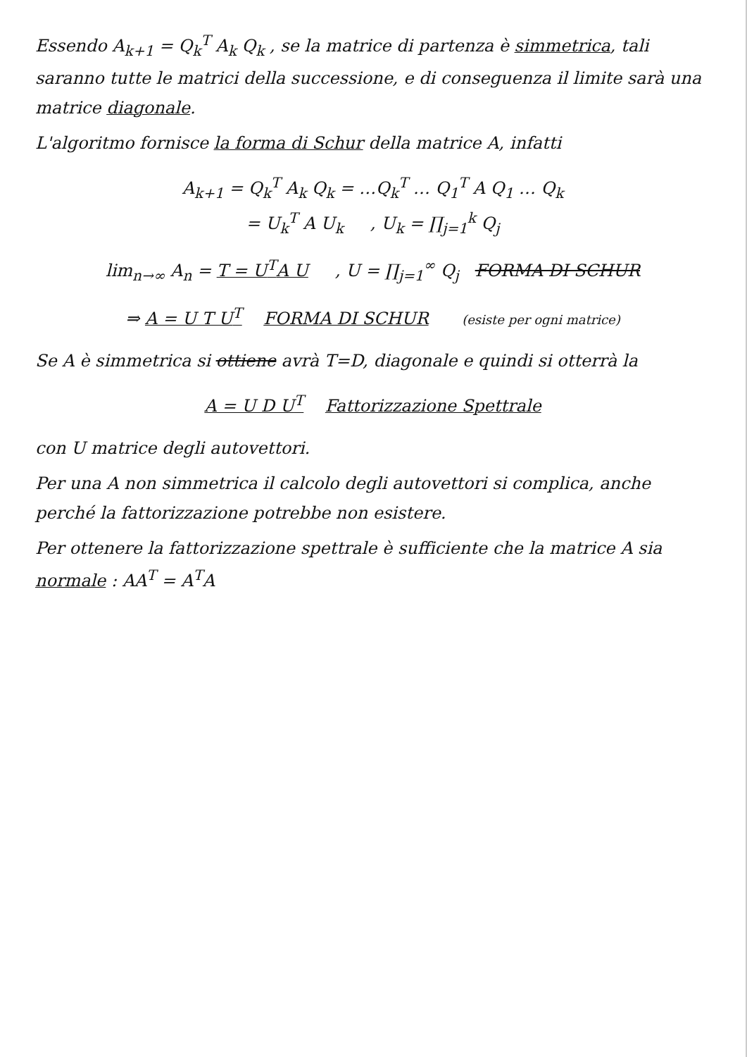Essendo A<sub>k+1</sub> = Q<sub>k</sub><sup>T</sup> A<sub>k</sub> Q<sub>k</sub> , se la matrice di partenza è simmetrica, tali saranno tutte le matrici della successione, e di conseguenza il limite sarà una matrice diagonale.
L'algoritmo fornisce la forma di Schur della matrice A, infatti
A<sub>k+1</sub> = Q<sub>k</sub><sup>T</sup> A<sub>k</sub> Q<sub>k</sub> = …Q<sub>k</sub><sup>T</sup> … Q<sub>1</sub><sup>T</sup> A Q<sub>1</sub> … Q<sub>k</sub>
= U<sub>k</sub><sup>T</sup> A U<sub>k</sub> , U<sub>k</sub> = ∏<sub>j=1</sub><sup>k</sup> Q<sub>j</sub>
lim<sub>n→∞</sub> A<sub>n</sub> = T = U<sup>T</sup>A U , U = ∏<sub>j=1</sub><sup>∞</sup> Q<sub>j</sub> FORMA DI SCHUR
⇒ A = U T U<sup>T</sup> FORMA DI SCHUR (esiste per ogni matrice)
Se A è simmetrica si ottiene avrà T=D, diagonale e quindi si otterrà la
A = U D U<sup>T</sup> Fattorizzazione Spettrale
con U matrice degli autovettori.
Per una A non simmetrica il calcolo degli autovettori si complica, anche perché la fattorizzazione potrebbe non esistere.
Per ottenere la fattorizzazione spettrale è sufficiente che la matrice A sia normale : AA<sup>T</sup> = A<sup>T</sup>A